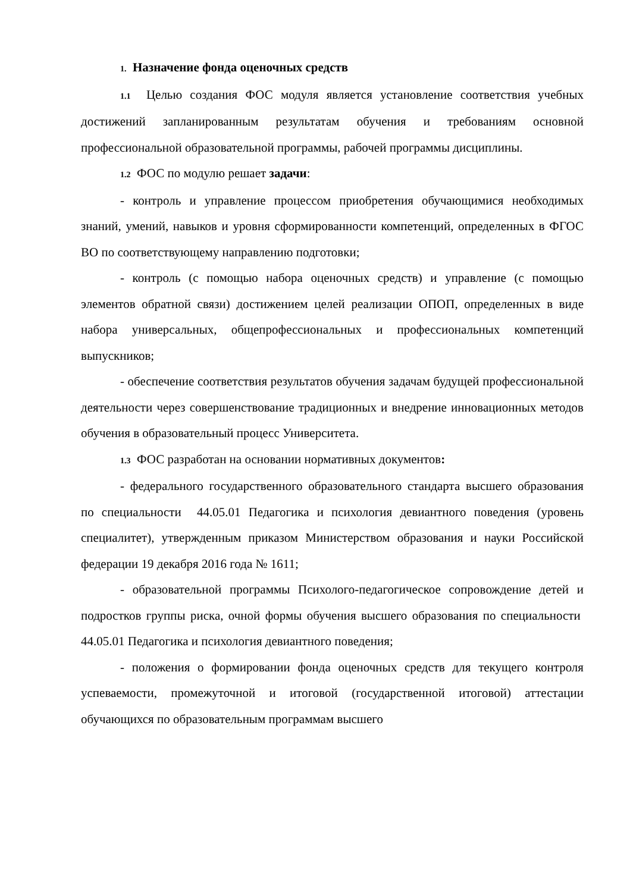1. Назначение фонда оценочных средств
1.1 Целью создания ФОС модуля является установление соответствия учебных достижений запланированным результатам обучения и требованиям основной профессиональной образовательной программы, рабочей программы дисциплины.
1.2 ФОС по модулю решает задачи:
- контроль и управление процессом приобретения обучающимися необходимых знаний, умений, навыков и уровня сформированности компетенций, определенных в ФГОС ВО по соответствующему направлению подготовки;
- контроль (с помощью набора оценочных средств) и управление (с помощью элементов обратной связи) достижением целей реализации ОПОП, определенных в виде набора универсальных, общепрофессиональных и профессиональных компетенций выпускников;
- обеспечение соответствия результатов обучения задачам будущей профессиональной деятельности через совершенствование традиционных и внедрение инновационных методов обучения в образовательный процесс Университета.
1.3 ФОС разработан на основании нормативных документов:
- федерального государственного образовательного стандарта высшего образования по специальности 44.05.01 Педагогика и психология девиантного поведения (уровень специалитет), утвержденным приказом Министерством образования и науки Российской федерации 19 декабря 2016 года № 1611;
- образовательной программы Психолого-педагогическое сопровождение детей и подростков группы риска, очной формы обучения высшего образования по специальности 44.05.01 Педагогика и психология девиантного поведения;
- положения о формировании фонда оценочных средств для текущего контроля успеваемости, промежуточной и итоговой (государственной итоговой) аттестации обучающихся по образовательным программам высшего